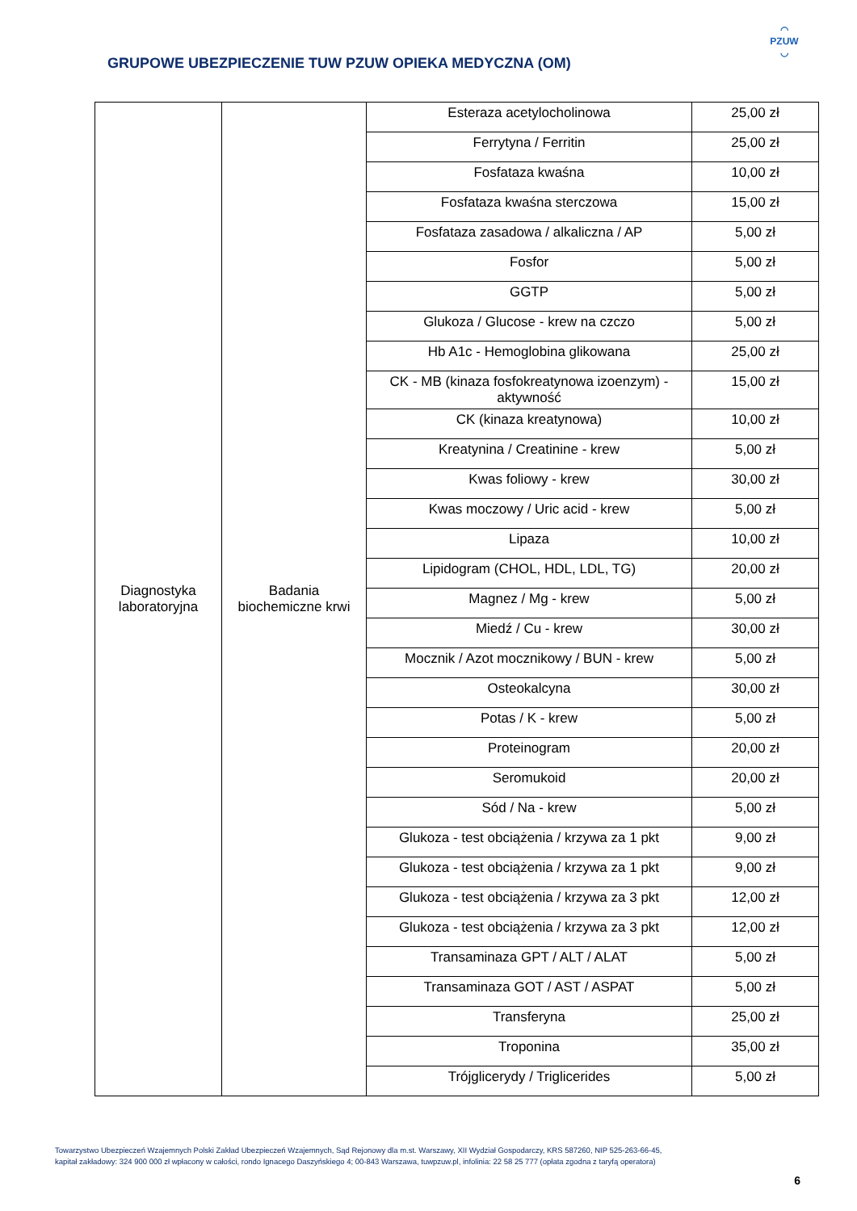GRUPOWE UBEZPIECZENIE TUW PZUW OPIEKA MEDYCZNA (OM)
◠
PZUW
◡
| Diagnostyka laboratoryjna | Badania biochemiczne krwi | Esteraza acetylocholinowa | 25,00 zł |
| | | Ferrytyna / Ferritin | 25,00 zł |
| | | Fosfataza kwaśna | 10,00 zł |
| | | Fosfataza kwaśna sterczowa | 15,00 zł |
| | | Fosfataza zasadowa / alkaliczna / AP | 5,00 zł |
| | | Fosfor | 5,00 zł |
| | | GGTP | 5,00 zł |
| | | Glukoza / Glucose - krew na czczo | 5,00 zł |
| | | Hb A1c - Hemoglobina glikowana | 25,00 zł |
| | | CK - MB (kinaza fosfokreatynowa izoenzym) - aktywność | 15,00 zł |
| | | CK (kinaza kreatynowa) | 10,00 zł |
| | | Kreatynina / Creatinine - krew | 5,00 zł |
| | | Kwas foliowy - krew | 30,00 zł |
| | | Kwas moczowy / Uric acid - krew | 5,00 zł |
| | | Lipaza | 10,00 zł |
| | | Lipidogram (CHOL, HDL, LDL, TG) | 20,00 zł |
| | | Magnez / Mg - krew | 5,00 zł |
| | | Miedź / Cu - krew | 30,00 zł |
| | | Mocznik / Azot mocznikowy / BUN - krew | 5,00 zł |
| | | Osteokalcyna | 30,00 zł |
| | | Potas / K - krew | 5,00 zł |
| | | Proteinogram | 20,00 zł |
| | | Seromukoid | 20,00 zł |
| | | Sód / Na - krew | 5,00 zł |
| | | Glukoza - test obciążenia / krzywa za 1 pkt | 9,00 zł |
| | | Glukoza - test obciążenia / krzywa za 1 pkt | 9,00 zł |
| | | Glukoza - test obciążenia / krzywa za 3 pkt | 12,00 zł |
| | | Glukoza - test obciążenia / krzywa za 3 pkt | 12,00 zł |
| | | Transaminaza GPT / ALT / ALAT | 5,00 zł |
| | | Transaminaza GOT / AST / ASPAT | 5,00 zł |
| | | Transferyna | 25,00 zł |
| | | Troponina | 35,00 zł |
| | | Trójglicerydy / Triglicerides | 5,00 zł |
Towarzystwo Ubezpieczeń Wzajemnych Polski Zakład Ubezpieczeń Wzajemnych, Sąd Rejonowy dla m.st. Warszawy, XII Wydział Gospodarczy, KRS 587260, NIP 525-263-66-45,
kapitał zakładowy: 324 900 000 zł wpłacony w całości, rondo Ignacego Daszyńskiego 4; 00-843 Warszawa, tuwpzuw.pl, infolinia: 22 58 25 777 (opłata zgodna z taryfą operatora)
6